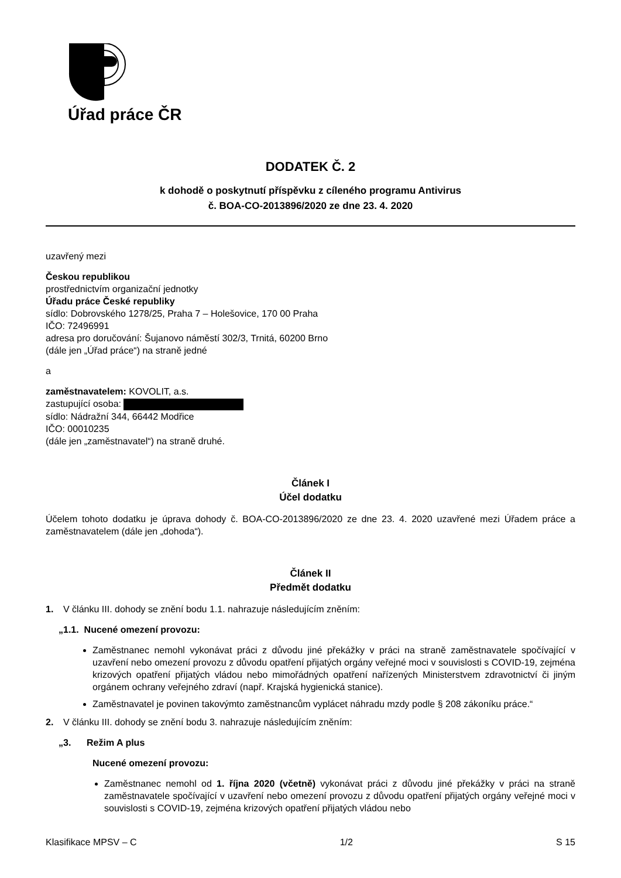Úřad práce ČR
DODATEK Č. 2
k dohodě o poskytnutí příspěvku z cíleného programu Antivirus
č. BOA-CO-2013896/2020 ze dne 23. 4. 2020
uzavřený mezi
Českou republikou
prostřednictvím organizační jednotky
Úřadu práce České republiky
sídlo: Dobrovského 1278/25, Praha 7 – Holešovice, 170 00 Praha
IČO: 72496991
adresa pro doručování: Šujanovo náměstí 302/3, Trnitá, 60200 Brno
(dále jen „Úřad práce“) na straně jedné
a
zaměstnavatelem: KOVOLIT, a.s.
zastupující osoba:
sídlo: Nádražní 344, 66442 Modřice
IČO: 00010235
(dále jen „zaměstnavatel“) na straně druhé.
Článek I
Účel dodatku
Účelem tohoto dodatku je úprava dohody č. BOA-CO-2013896/2020 ze dne 23. 4. 2020 uzavřené mezi Úřadem práce a zaměstnavatelem (dále jen „dohoda“).
Článek II
Předmět dodatku
1. V článku III. dohody se znění bodu 1.1. nahrazuje následujícím zněním:
„1.1. Nucené omezení provozu:
Zaměstnanec nemohl vykonávat práci z důvodu jiné překážky v práci na straně zaměstnavatele spočívající v uzavření nebo omezení provozu z důvodu opatření přijatých orgány veřejné moci v souvislosti s COVID-19, zejména krizových opatření přijatých vládou nebo mimořádných opatření nařízených Ministerstvem zdravotnictví či jiným orgánem ochrany veřejného zdraví (např. Krajská hygienická stanice).
Zaměstnavatel je povinen takovýmto zaměstnancům vyplácet náhradu mzdy podle § 208 zákoníku práce.“
2. V článku III. dohody se znění bodu 3. nahrazuje následujícím zněním:
„3. Režim A plus
Nucené omezení provozu:
Zaměstnanec nemohl od 1. října 2020 (včetně) vykonávat práci z důvodu jiné překážky v práci na straně zaměstnavatele spočívající v uzavření nebo omezení provozu z důvodu opatření přijatých orgány veřejné moci v souvislosti s COVID-19, zejména krizových opatření přijatých vládou nebo
Klasifikace MPSV – C 1/2 S 15